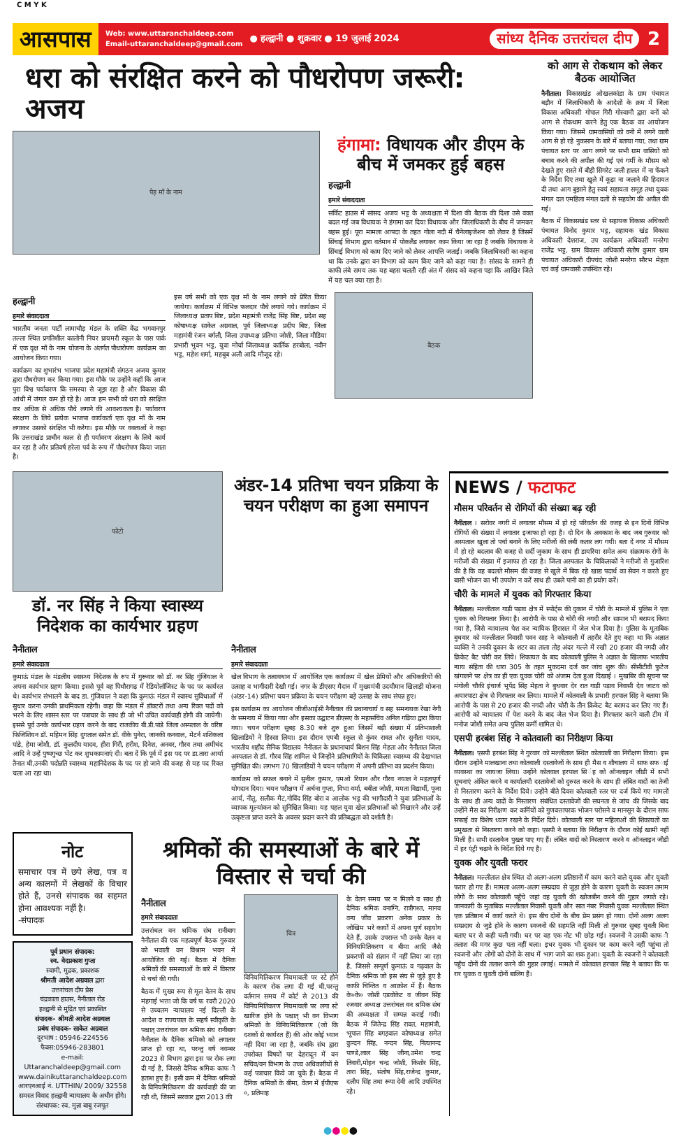C M Y K
आसपास
Web: www.uttaranchaldeep.com
Email-uttaranchaldeep@gmail.com
● हल्द्वानी ● शुक्रवार ● 19 जुलाई 2024
सांध्य दैनिक उत्तरांचल दीप
2
धरा को संरक्षित करने को पौधरोपण जरूरी: अजय
पेड़ माँ के नाम
हंगामा: विधायक और डीएम के बीच में जमकर हुई बहस
हल्द्वानी
हमारे संवाददाता
सर्किट हाउस में सांसद अजय भट्ट के अध्यक्षता में दिशा की बैठक की दिशा उसे वक्त बदल गई जब विधायक ने हंगामा कर दिया विधायक और जिलाधिकारी के बीच में जमकर बहस हुई। पूरा मामला आपदा के तहत गोला नदी में चैनेलाइजेशन को लेकर है जिसमें सिंचाई विभाग द्वारा वर्तमान में पोकलैंड लगाकर काम किया जा रहा है जबकि विधायक ने सिंचाई विभाग को काम दिए जाने को लेकर आपत्ति जताई। जबकि जिलाधिकारी का कहना था कि उनके द्वारा वन विभाग को काम किए जाने को कहा गया है। सांसद के सामने ही काफी लंबे समय तक यह बहस चलती रही अंत में संसद को कहना पड़ा कि आखिर जिले में यह चल क्या रहा है।
हल्द्वानी
हमारे संवाददाता
भारतीय जनता पार्टी लामाचौड़ मंडल के शक्ति केंद्र भगवानपुर तल्ला स्थित प्रगतिशील कालोनी नियर प्रायमरी स्कूल के पास पार्क में एक वृक्ष माँ के नाम योजना के अंतर्गत पौधारोपण कार्यक्रम का आयोजन किया गया।
कार्यक्रम का शुभारंभ भाजपा प्रदेश महामंत्री संगठन अजय कुमार द्वारा पौधरोपण कर किया गया। इस मौके पर उन्होंने कहाँ कि आज पुरा विश्व पर्यावरण कि समस्या से जूझ रहा है और विकास की आंधी में जंगल कम हों रहे है। आज हम सभी को धरा को संरक्षित कर अधिक से अधिक पौधे लगाने की आवश्यकता है। पर्यावरण संरक्षण के लिये प्रत्येक भाजपा कार्यकर्ता एक वृक्ष माँ के नाम लगाकर उसको संरक्षित भी करेगा। इस मौक़े पर वक्ताओं ने कहा कि उत्तराखंड प्राचीन काल से ही पर्यावरण संरक्षण के लिये कार्य कर रहा है और प्रतिवर्ष हरेला पर्व के रूप में पौधरोपण किया जाता है।
इस वर्ष सभी को एक वृक्ष माँ के नाम लगाने को प्रेरित किया जायेगा। कार्यक्रम में विभिन्न फलदार पौधे लगाये गये। कार्यक्रम में जिलाध्यक्ष प्रताप बिष्ट, प्रदेश महामंत्री राजेंद्र सिंह बिष्ट, प्रदेश सह कोषाध्यक्ष साकेत अग्रवाल, पूर्व जिलाध्यक्ष प्रदीप बिष्ट, जिला महामंत्री रंजन बर्गली, जिला उपाध्यक्ष प्रतिभा जोशी, जिला मीडिया प्रभारी भुवन भट्ट, युवा मोर्चा जिलाध्यक्ष कार्तिक हरबोला, नवीन भट्ट, महेश शर्मा, महबूब अली आदि मौजूद रहे।
बैठक
को आग से रोकथाम को लेकर बैठक आयोजित
नैनीताल। विकासखंड ओखलकांडा के ग्राम पंचायत बड़ौन में जिलाधिकारी के आदेशों के क्रम में जिला विकास अधिकारी गोपाल गिरी गोस्वामी द्वारा वनों को आग से रोकथाम करने हेतु एक बैठक का आयोजन किया गया। जिसमें ग्रामवासियों को वनों में लगने वाली आग से हो रहे नुकसान के बारे में बताया गया, तथा ग्राम पंचायत स्तर पर आग लगने पर सभी ग्राम वासियों को बचाव करने की अपील की गई एवं गर्मी के मौसम को देखते हुए रास्ते में बीड़ी सिगरेट जली हालत में ना फेंकने के निर्देश दिए तथा खुले में कूड़ा ना जलाने की हिदायत दी तथा आग बुझाने हेतु स्वयं सहायता समूह तथा युवक मंगल दल एमहिला मंगल दलों से सहयोग की अपील की गई।
बैठक में विकासखंड स्तर से सहायक विकास अधिकारी पंचायत विनोद कुमार भट्ट, सहायक खंड विकास अधिकारी देशराज, उप कार्यक्रम अधिकारी मनरेगा राजेंद्र भट्ट, ग्राम विकास अधिकारी संतोष कुमार ग्राम पंचायत अधिकारी दीपचंद जोशी मनरेगा सौरभ मेहता एवं कई ग्रामवासी उपस्थित रहे।
फोटो
डॉ. नर सिंह ने किया स्वास्थ्य निदेशक का कार्यभार ग्रहण
अंडर-14 प्रतिभा चयन प्रक्रिया के चयन परीक्षण का हुआ समापन
नैनीताल
हमारे संवाददाता
कुमाऊं मंडल के मंडलीय स्वास्थ्य निदेशक के रुप में गुरूवार को डॉ. नर सिंह गुंजियाल ने अपना कार्यभार ग्रहण किया। इससे पूर्व वह पिथौरागढ़ में रेडियोलॉजिस्ट के पद पर कार्यरत थे। कार्यभार संभालने के बाद डा. गुंजियाल ने कहा कि कुमाऊं मंडल में स्वास्थ सुविधाओं में सुधार करना उनकी प्राथमिकता रहेगी। कहा कि मंडल में डॉक्टरों तथा अन्य रिक्त पदों को भरने के लिए शासन स्तर पर पत्राचार के साथ ही जो भी उचित कार्यवाही होगी की जायेगी। इससे पूर्व उनके कार्यभार ग्रहण करने के बाद राजकीय बी.डी.पांडे जिला अस्पताल के वरिष्ठ फिजिशियन डॉ. महिमन सिंह दुगताल समेत डॉ. वीके पुनेरा, जानकी कनवाल, मेटर्न शशिकला पांडे, हेमा जोशी, डॉ. कुलदीप यादव, हीरा गिरी, हरीश, दिनेश, अनवर, गौरव तथा अमीचंद आदि ने उन्हें पुष्पगुच्छ भेंट कर शुभकामनाएं दी। बता दें कि पूर्व में इस पद पर डा.तारा आर्या तैनात थी,उनकी पदोन्नति स्वास्थ्य महानिदेशक के पद पर हो जाने की वजह से यह पद रिक्त चला आ रहा था।
नैनीताल
हमारे संवाददाता
खेल विभाग के तत्वावधान में आयोजित एक कार्यक्रम में खेल प्रेमियों और अधिकारियों की उत्साह व भागीदारी देखी गई। नगर के डीएसए मैदान में मुख्यमंत्री उदयीमान खिलाड़ी योजना (अंडर-14) प्रतिभा चयन प्रक्रिया के चयन परीक्षण बड़े उत्साह के साथ संपन्न हुए।
इस कार्यक्रम का आयोजन जीजीआईसी नैनीताल की प्रधानाचार्य व सह समन्वयक रेखा नेगी के समन्वय में किया गया और इसका उद्घाटन डीएसए के महासचिव अनिल गढिया द्वारा किया गया। चयन परीक्षण सुबह 8.30 बजे शुरु हुआ जिसमें बड़ी संख्या में प्रतिभाशाली खिलाडियों ने हिस्सा लिया। इस दौरान एमबी स्कूल से कुंवर रावत और सुनीता यादव, भारतीय शहीद सैनिक विद्यालय नैनीताल के प्रधानाचार्य बिशन सिंह मेहता और नैनीताल जिला अस्पताल से डॉ. गौरव सिंह शामिल थे जिन्होंने प्रतिभागियों के चिकित्सा स्वास्थ्य की देखभाल सुनिश्चित की। लगभग 70 खिलाडियों ने चयन परीक्षण में अपनी प्रतिभा का प्रदर्शन किया।
कार्यक्रम को सफल बनाने में सुनील कुमार, एमओ रियान और गौरव नयाल ने महत्वपूर्ण योगदान दिया। चयन परीक्षण में अर्चना गुप्ता, विभा वर्मा, बबीता जोशी, ममता विद्यार्थी, पूजा आर्य, नीतू, सलीक मैट,गोविंद सिंह बोरा व आलोक भट्ट की भागीदारी ने युवा प्रतिभाओं के व्यापक मूल्यांकन को सुनिश्चित किया। यह पहल युवा खेल प्रतिभाओं को निखारने और उन्हें उत्कृष्टता प्राप्त करने के अवसर प्रदान करने की प्रतिबद्धता को दर्शाती है।
नोट
समाचार पत्र में छपे लेख, पत्र व अन्य कालमों में लेखकों के विचार होते हैं, उनसे संपादक का सहमत होना आवश्यक नहीं है।
-संपादक
पूर्व प्रधान संपादक:
स्व. वेदप्रकाश गुप्ता
स्वामी, मुद्रक, प्रकाशक
श्रीमती आदेश अग्रवाल द्वारा
उत्तरांचल दीप प्रेस
चंद्रकाता हाउस, नैनीताल रोड
हल्द्वानी से मुद्रित एवं प्रकाशित
संपादक- श्रीमती आदेश अग्रवाल
प्रबंध संपादक- साकेत अग्रवाल
दूरभाष : 05946-224556
फैक्स:05946-283801
e-mail: Uttaranchaldeep@gmail.com
www.dainikuttaranchaldeep.com
आरएनआई नं. UTTHIN/ 2009/ 32558
समस्त विवाद हल्द्वानी न्यायालय के अधीन होंगे।
संस्थापक: स्व. मुन्ना बाबू रजपूत
श्रमिकों की समस्याओं के बारे में विस्तार से चर्चा की
नैनीताल
हमारे संवाददाता
उत्तरांचल वन श्रमिक संघ रानीबाग नैनीताल की एक महत्वपूर्ण बैठक गुरुवार को भवाली वन विश्राम भवन में आयोजित की गई। बैठक में दैनिक श्रमिकों की समस्याओं के बारे में विस्तार से चर्चा की गयी।
बैठक में मुख्य रूप से मूल वेतन के साथ मंहगाई भत्ता जो कि वर्ष फ रवरी 2020 से उच्चतम न्यायालय नई दिल्ली के आदेश व राज्यपाल के सहर्ष स्वीकृति के पश्चात् उत्तरांचल वन श्रमिक संघ रानीबाग नैनीताल के दैनिक श्रमिको को लगातार प्राप्त हो रहा था, परन्तु वर्ष नवम्बर 2023 से विभाग द्वारा इस पर रोक लगा दी गई है, जिससे दैनिक श्रमिक काफ ी हताश हुए हैं। इसी क्रम में दैनिक श्रमिकों के विनियमितिकरण की कार्यवाही की जा रही थी, जिसमें सरकार द्वारा 2013 की
चित्र
विनियमितिकरण नियमावली पर स्टे होने के कारण रोक लगा दी गई थी,परन्तु वर्तमान समय में कोर्ट से 2013 की विनियमितिकरण नियमावली पर लगा स्टे खारिज होने के पश्चात् भी वन विभाग श्रमिकों के विनियमितिकरण (जो कि दशकों से कार्यरत हैं) की ओर कोई ध्यान नही दिया जा रहा है, जबकि संघ द्वारा उपरोक्त विषयों पर देहरादून में वन सचिव/वन विभाग के उच्च अधिकारीयों से कई पत्राचार किये जा चुके हैं। बैठक में दैनिक श्रमिकों के बीमा, वेतन में ईपीएफ ०, प्रतिमाह
के वेतन समय पर न मिलने व साथ ही दैनिक श्रमिक वनाग्नि, रात्रीगश्त, मानव वन्य जीव प्रकरण अनेक प्रकार के जोखिम भरे कार्यों में अपना पूर्ण सहयोग देते हैं, उसके उपरान्त भी उनके वेतन व विनियमितिकरण व बीमा आदि जैसे प्रकरणों को संज्ञान में नहीं लिया जा रहा है, जिससे सम्पूर्ण कुमाऊं व गढ़वाल के दैनिक श्रमिक जो इस संघ से जुड़े हुए है काफी चिन्तित व आक्रोश में हैं। बैठक के०के० जोशी एडवोकेट व जीवन सिंह रजवार अध्यक्ष उत्तरांचल वन श्रमिक संघ की अध्यक्षता में सम्पन्न कराई गयी। बैठक में जितेन्द्र सिंह रावत, महामंत्री, भूपाल सिंह बगड़वाल कोषाध्यक्ष समेत कुन्दन सिंह, नन्दन सिंह, नित्यानन्द पाण्डे,लाल सिंह जीना,उमेश चन्द्र तिवारी,मोहन चन्द्र जोशी, किशोर सिंह, तारा सिंह, संतोष सिंह,राजेन्द्र कुमार, दलीप सिंह तथा रूपा देवी आदि उपस्थित रहे।
NEWS / फटाफट
मौसम परिवर्तन से रोगियों की संख्या बढ़ रही
नैनीताल । सरोवर नगरी में लगातार मौसम में हो रहे परिवर्तन की वजह से इन दिनों विभिन्न रोगियों की संख्या में लगातार इजाफा हो रहा है। दो दिन के अवकाश के बाद जब गुरुवार को अस्पताल खुला तो पर्चा बनाने के लिए मरीजों की लंबी कतार लग गयी। बता दें नगर में मौसम में हो रहे बदलाव की वजह से सर्दी जुकाम के साथ ही डायरिया समेत अन्य संक्रामक रोगों के मरीजों की संख्या में इजाफा हो रहा है। जिला अस्पताल के चिकित्सकों ने मरीजों से गुजारिश की है कि वह बदलते मौसम की वजह से खुले में बिक रहे खाद्य पदार्थ का सेवन न करते हुए बासी भोजन का भी उपयोग न करें साथ ही उबले पानी का ही प्रयोग करें।
चौरी के मामले में युवक को गिरफ्तार किया
नैनीताल। मल्लीताल गाड़ी पड़ाव क्षेत्र में स्पोर्ट्स की दुकान में चोरी के मामले में पुलिस ने एक युवक को गिरफ्तार किया है। आरोपी के पास से चोरी की नगदी और सामान भी बरामद किया गया है, जिसे न्यायालय पेश कर न्यायिक हिरासत में जेल भेज दिया है। पुलिस के मुताबिक बुधवार को मल्लीताल निवासी पवन साह ने कोतवाली में तहरीर देते हुए कहा था कि अज्ञात व्यक्ति ने उनकी दुकान के शटर का ताला तोड़ अंदर गल्ले में रखी 20 हजार की नगदी और क्रिकेट बैट चोरी कर लिये। शिकायत के बाद कोतवाली पुलिस ने अज्ञात के खिलाफ भारतीय न्याय संहिता की धारा 305 के तहत मुकदमा दर्ज कर जांच शुरू की। सीसीटीवी फुटेज खंगालने पर क्षेत्र का ही एक युवक चोरी को अंजाम देता हुआ दिखाई । मुखबिर की सूचना पर मंगोली चौकी इंचार्ज भूपेंद्र सिंह मेहता ने बुधवार देर रात गाड़ी पड़ाव निवासी देव जाटव को अयारपाटा क्षेत्र से गिरफ्तार कर लिया। मामले में कोतवाली के प्रभारी हरपाल सिंह ने बताया कि आरोपी के पास से 20 हजार की नगदी और चोरी के तीन क्रिकेट बैट बरामद कर लिए गए हैं। आरोपी को न्यायालय में पेश करने के बाद जेल भेज दिया है। गिरफ्तार करने वाली टीम में मनोज जोशी समेत अन्य पुलिस कर्मी शामिल थे।
एसपी हरबंश सिंह ने कोतवाली का निरीक्षण किया
नैनीताल। एसपी हरबंश सिंह ने गुरवार को मल्लीताल स्थित कोतवाली का निरीक्षण किया। इस दौरान उन्होंने मालखाना तथा कोतवाली दस्तावेजों के साथ ही मैस व शौचालय में साफ सफ ाई व्यवस्था का जायजा लिया। उन्होंने कोतवाल हरपाल सि ंह को ऑनलाइन जीडी में सभी सूचनाएं अंकित करने व कार्यालयी दस्तावेजों को दुरुस्त करने के साथ ही लंबित वादों का तेजी से निस्तारण करने के निर्देश दिये। उन्होंने बीते दिवस कोतवाली स्तर पर दर्ज किये गए मामलों के साथ ही अन्य वादों के निस्तारण संबंधित दस्तावेजों की सघनता से जांच की जिसके बाद उन्होंने मैस का निरीक्षण कर कर्मियों को गुणवत्तापरक भोजन परोसने व मानसून के दौरान साफ सफाई का विशेष ध्यान रखने के निर्देश दिये। कोतवाली स्तर पर महिलाओं की शिकायतों का प्रमुखता से निस्तारण करने को कहा। एसपी ने बताया कि निरीक्षण के दौरान कोई खामी नहीं मिली है। सभी दस्तावेज पुख्ता पाए गए हैं। लंबित वादों को निस्तारण करने व ऑनलाइन जीडी में हर एंट्री चढ़ाने के निर्देश दिये गए है।
युवक और युवती फरार
नैनीताल। मल्लीताल क्षेत्र स्थित दो अलग-अलग प्रतिष्ठानों में काम करने वाले युवक और युवती फरार हो गए हैं। मामला अलग-अलग सम्प्रदाय से जुड़ा होने के कारण युवती के स्वजन तमाम लोगों के साथ कोतवाली पहुँचे जहां वह युवती की खोजबीन करने की गुहार लगाते रहे। जानकारी के मुताबिक मल्लीताल निवासी युवती और सात नंबर निवासी युवक मल्लीताल स्थित एक प्रतिष्ठान में कार्य करते थे। इस बीच दोनों के बीच प्रेम प्रसंग हो गया। दोनों अलग अलग सम्प्रदाय से जुडे होने के कारण स्वजनों की सहमति नहीं मिली तो गुरुवार सुबह युवती बिना बताए घर से कही चली गयी। घर पर वह एक नोट भी छोड़ गई। स्वजनों ने उसकी काफ ी तलाश की मगर कुछ पता नहीं चला। इधर युवक भी दुकान पर काम करने नहीं पहुंचा तो स्वजनों और लोगों को दोनों के साथ में भाग जाने का शक हुआ। युवती के स्वजनों ने कोतवाली पहुँच दोनों की तलाश करने की गुहार लगाई। मामले में कोतवाल हरपाल सिंह ने बताया कि फ रार युवक व युवती दोनों बालिग हैं।
●●●●